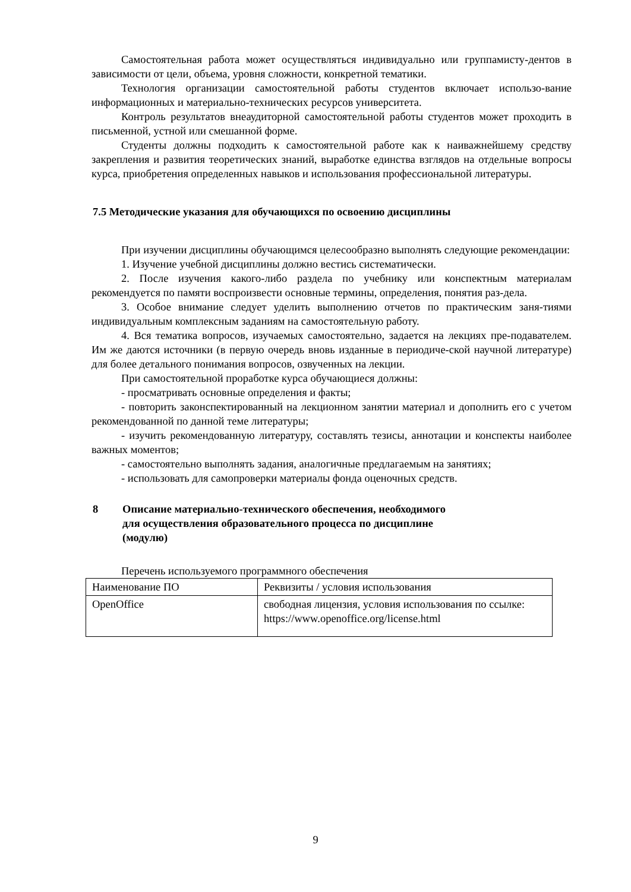Самостоятельная работа может осуществляться индивидуально или группамисту-дентов в зависимости от цели, объема, уровня сложности, конкретной тематики.
Технология организации самостоятельной работы студентов включает использо-вание информационных и материально-технических ресурсов университета.
Контроль результатов внеаудиторной самостоятельной работы студентов может проходить в письменной, устной или смешанной форме.
Студенты должны подходить к самостоятельной работе как к наиважнейшему средству закрепления и развития теоретических знаний, выработке единства взглядов на отдельные вопросы курса, приобретения определенных навыков и использования профессиональной литературы.
7.5 Методические указания для обучающихся по освоению дисциплины
При изучении дисциплины обучающимся целесообразно выполнять следующие рекомендации:
1. Изучение учебной дисциплины должно вестись систематически.
2. После изучения какого-либо раздела по учебнику или конспектным материалам рекомендуется по памяти воспроизвести основные термины, определения, понятия раз-дела.
3. Особое внимание следует уделить выполнению отчетов по практическим заня-тиями индивидуальным комплексным заданиям на самостоятельную работу.
4. Вся тематика вопросов, изучаемых самостоятельно, задается на лекциях пре-подавателем. Им же даются источники (в первую очередь вновь изданные в периодиче-ской научной литературе) для более детального понимания вопросов, озвученных на лекции.
При самостоятельной проработке курса обучающиеся должны:
- просматривать основные определения и факты;
- повторить законспектированный на лекционном занятии материал и дополнить его с учетом рекомендованной по данной теме литературы;
- изучить рекомендованную литературу, составлять тезисы, аннотации и конспекты наиболее важных моментов;
- самостоятельно выполнять задания, аналогичные предлагаемым на занятиях;
- использовать для самопроверки материалы фонда оценочных средств.
8 Описание материально-технического обеспечения, необходимого
для осуществления образовательного процесса по дисциплине
(модулю)
Перечень используемого программного обеспечения
| Наименование ПО | Реквизиты / условия использования |
| OpenOffice | свободная лицензия, условия использования по ссылке: https://www.openoffice.org/license.html |
9